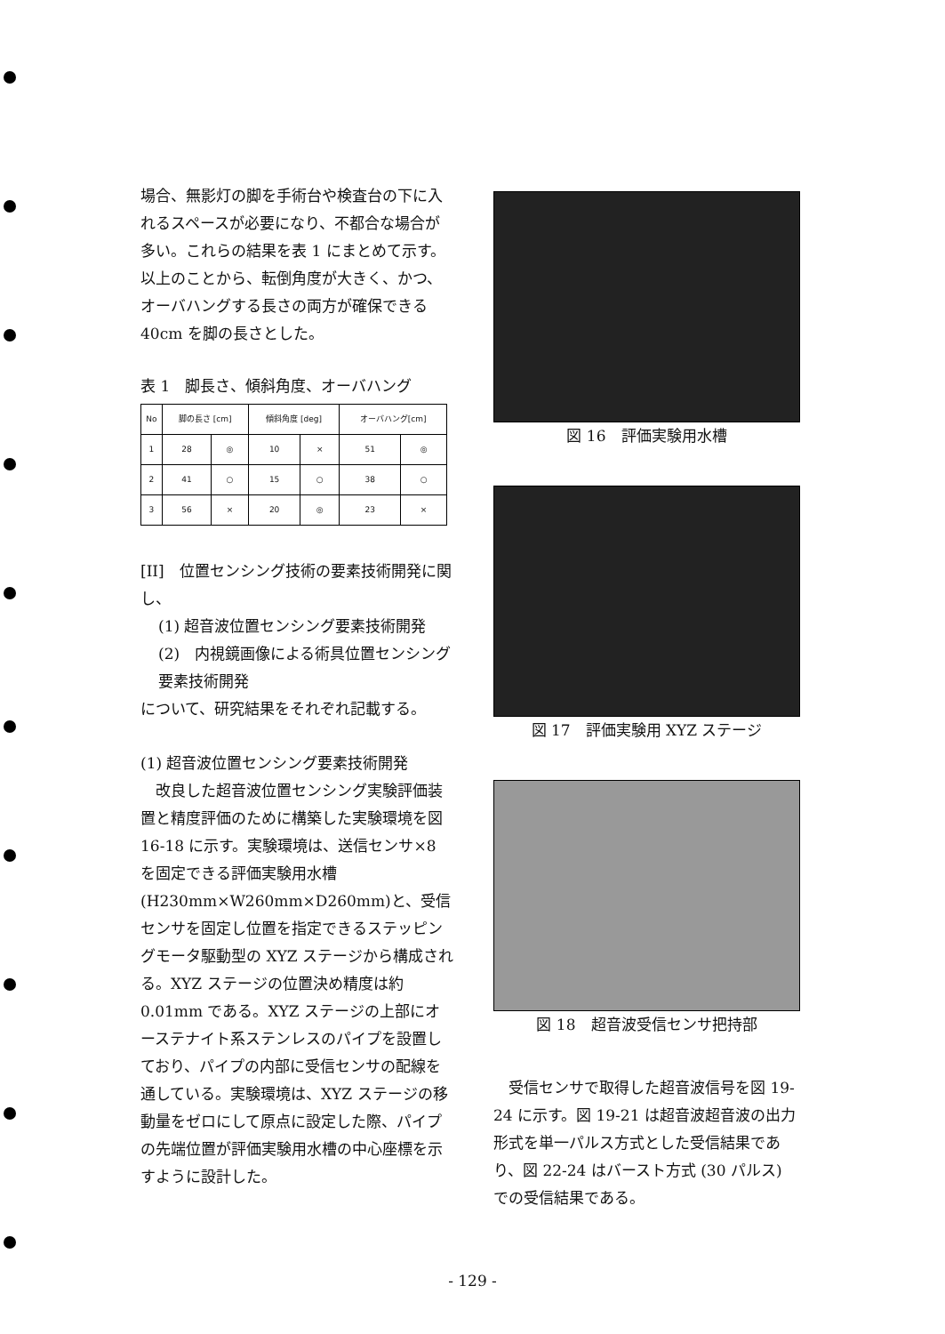場合、無影灯の脚を手術台や検査台の下に入れるスペースが必要になり、不都合な場合が多い。これらの結果を表 1 にまとめて示す。以上のことから、転倒角度が大きく、かつ、オーバハングする長さの両方が確保できる 40cm を脚の長さとした。
表 1　脚長さ、傾斜角度、オーバハング
| No | 脚の長さ [cm] | | 傾斜角度 [deg] | | オーバハング[cm] | |
| --- | --- | --- | --- | --- | --- | --- |
| 1 | 28 | ◎ | 10 | × | 51 | ◎ |
| 2 | 41 | ○ | 15 | ○ | 38 | ○ |
| 3 | 56 | × | 20 | ◎ | 23 | × |
[II]　位置センシング技術の要素技術開発に関し、
(1) 超音波位置センシング要素技術開発
(2)　内視鏡画像による術具位置センシング要素技術開発
について、研究結果をそれぞれ記載する。
(1) 超音波位置センシング要素技術開発
　改良した超音波位置センシング実験評価装置と精度評価のために構築した実験環境を図 16-18 に示す。実験環境は、送信センサ×8 を固定できる評価実験用水槽 (H230mm×W260mm×D260mm)と、受信センサを固定し位置を指定できるステッピングモータ駆動型の XYZ ステージから構成される。XYZ ステージの位置決め精度は約 0.01mm である。XYZ ステージの上部にオーステナイト系ステンレスのパイプを設置しており、パイプの内部に受信センサの配線を通している。実験環境は、XYZ ステージの移動量をゼロにして原点に設定した際、パイプの先端位置が評価実験用水槽の中心座標を示すように設計した。
図 16　評価実験用水槽
図 17　評価実験用 XYZ ステージ
図 18　超音波受信センサ把持部
　受信センサで取得した超音波信号を図 19-24 に示す。図 19-21 は超音波超音波の出力形式を単一パルス方式とした受信結果であり、図 22-24 はバースト方式 (30 パルス) での受信結果である。
- 129 -